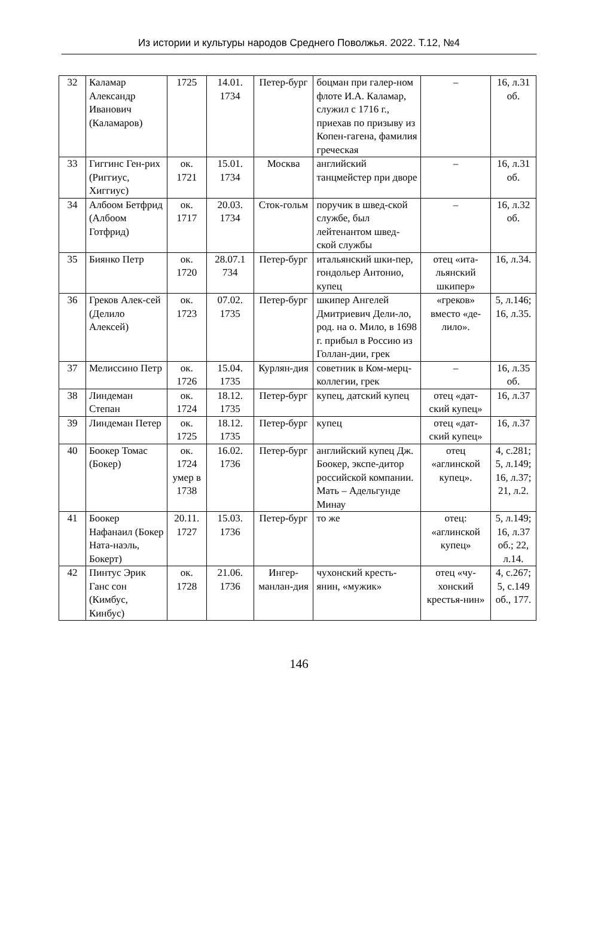Из истории и культуры народов Среднего Поволжья. 2022. Т.12, №4
| 32 | Каламар Александр Иванович (Каламаров) | 1725 | 14.01. 1734 | Петер-бург | боцман при галер-ном флоте И.А. Каламар, служил с 1716 г., приехав по призыву из Копен-гагена, фамилия греческая | – | 16, л.31 об. |
| 33 | Гиггинс Ген-рих (Риггиус, Хиггиус) | ок. 1721 | 15.01. 1734 | Москва | английский танцмейстер при дворе | – | 16, л.31 об. |
| 34 | Албоом Бетфрид (Албоом Готфрид) | ок. 1717 | 20.03. 1734 | Сток-гольм | поручик в швед-ской службе, был лейтенантом швед-ской службы | – | 16, л.32 об. |
| 35 | Биянко Петр | ок. 1720 | 28.07.1 734 | Петер-бург | итальянский шки-пер, гондольер Антонио, купец | отец «ита-льянский шкипер» | 16, л.34. |
| 36 | Греков Алек-сей (Делило Алексей) | ок. 1723 | 07.02. 1735 | Петер-бург | шкипер Ангелей Дмитриевич Дели-ло, род. на о. Мило, в 1698 г. прибыл в Россию из Голлан-дии, грек | «греков» вместо «де-лило». | 5, л.146; 16, л.35. |
| 37 | Мелиссино Петр | ок. 1726 | 15.04. 1735 | Курлян-дия | советник в Ком-мерц-коллегии, грек | – | 16, л.35 об. |
| 38 | Линдеман Степан | ок. 1724 | 18.12. 1735 | Петер-бург | купец, датский купец | отец «дат-ский купец» | 16, л.37 |
| 39 | Линдеман Петер | ок. 1725 | 18.12. 1735 | Петер-бург | купец | отец «дат-ский купец» | 16, л.37 |
| 40 | Боокер Томас (Бокер) | ок. 1724 умер в 1738 | 16.02. 1736 | Петер-бург | английский купец Дж. Боокер, экспе-дитор российской компании. Мать – Адельгунде Минау | отец «аглинской купец». | 4, с.281; 5, л.149; 16, л.37; 21, л.2. |
| 41 | Боокер Нафанаил (Бокер Ната-наэль, Бокерт) | 20.11. 1727 | 15.03. 1736 | Петер-бург | то же | отец: «аглинской купец» | 5, л.149; 16, л.37 об.; 22, л.14. |
| 42 | Пинтус Эрик Ганс сон (Кимбус, Кинбус) | ок. 1728 | 21.06. 1736 | Ингер-манлан-дия | чухонский кресть-янин, «мужик» | отец «чу-хонский крестья-нин» | 4, с.267; 5, с.149 об., 177. |
146